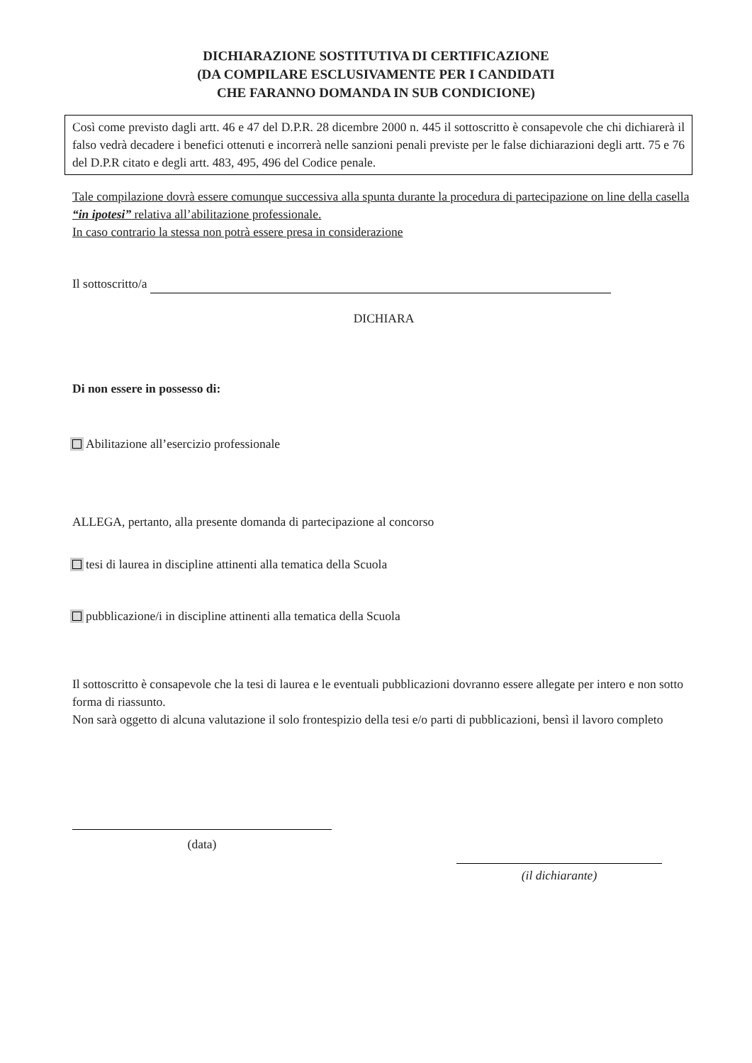DICHIARAZIONE SOSTITUTIVA DI CERTIFICAZIONE
(DA COMPILARE ESCLUSIVAMENTE PER I CANDIDATI
CHE FARANNO DOMANDA IN SUB CONDICIONE)
Così come previsto dagli artt. 46 e 47 del D.P.R. 28 dicembre 2000 n. 445 il sottoscritto è consapevole che chi dichiarerà il falso vedrà decadere i benefici ottenuti e incorrerà nelle sanzioni penali previste per le false dichiarazioni degli artt. 75 e 76 del D.P.R citato e degli artt. 483, 495, 496 del Codice penale.
Tale compilazione dovrà essere comunque successiva alla spunta durante la procedura di partecipazione on line della casella “in ipotesi” relativa all’abilitazione professionale.
In caso contrario la stessa non potrà essere presa in considerazione
Il sottoscritto/a
DICHIARA
Di non essere in possesso di:
Abilitazione all’esercizio professionale
ALLEGA, pertanto, alla presente domanda di partecipazione al concorso
tesi di laurea in discipline attinenti alla tematica della Scuola
pubblicazione/i in discipline attinenti alla tematica della Scuola
Il sottoscritto è consapevole che la tesi di laurea e le eventuali pubblicazioni dovranno essere allegate per intero e non sotto forma di riassunto.
Non sarà oggetto di alcuna valutazione il solo frontespizio della tesi e/o parti di pubblicazioni, bensì il lavoro completo
(data)
(il dichiarante)